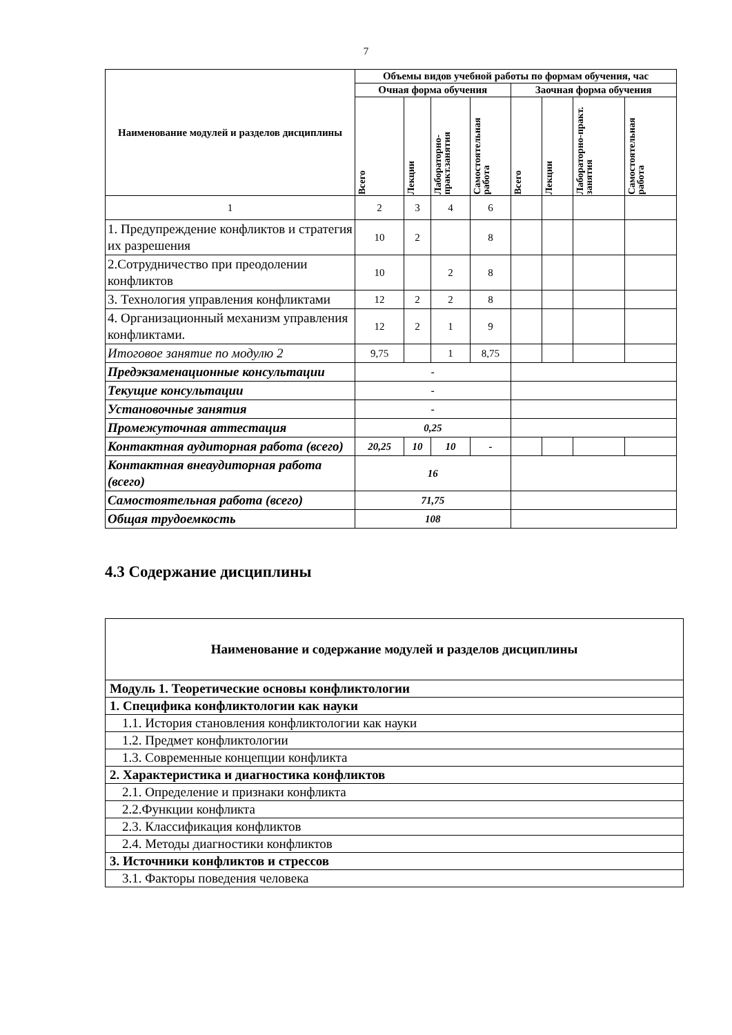7
| Наименование модулей и разделов дисциплины | Объемы видов учебной работы по формам обучения, час | | | | | | | |
| --- | --- | --- | --- | --- | --- | --- | --- | --- |
| | Очная форма обучения | | | | Заочная форма обучения | | | |
| | Всего | Лекции | Лабораторно-практ.занятия | Самостоятельная работа | Всего | Лекции | Лабораторно-практ. занятия | Самостоятельная работа |
| 1 | 2 | 3 | 4 | 6 | | | | |
| 1. Предупреждение конфликтов и стратегия их разрешения | 10 | 2 | | 8 | | | | |
| 2.Сотрудничество при преодолении конфликтов | 10 | | 2 | 8 | | | | |
| 3. Технология управления конфликтами | 12 | 2 | 2 | 8 | | | | |
| 4. Организационный механизм управления конфликтами. | 12 | 2 | 1 | 9 | | | | |
| Итоговое занятие по модулю 2 | 9,75 | | 1 | 8,75 | | | | |
| Предэкзаменационные консультации | - | | | | | | | |
| Текущие консультации | - | | | | | | | |
| Установочные занятия | - | | | | | | | |
| Промежуточная аттестация | 0,25 | | | | | | | |
| Контактная аудиторная работа (всего) | 20,25 | 10 | 10 | - | | | | |
| Контактная внеаудиторная работа (всего) | 16 | | | | | | | |
| Самостоятельная работа (всего) | 71,75 | | | | | | | |
| Общая трудоемкость | 108 | | | | | | | |
4.3 Содержание дисциплины
| Наименование и содержание модулей и разделов дисциплины |
| Модуль 1. Теоретические основы конфликтологии |
| 1. Специфика конфликтологии как науки |
| 1.1. История становления конфликтологии как науки |
| 1.2. Предмет конфликтологии |
| 1.3. Современные концепции конфликта |
| 2. Характеристика и диагностика конфликтов |
| 2.1. Определение и признаки конфликта |
| 2.2.Функции конфликта |
| 2.3. Классификация конфликтов |
| 2.4. Методы диагностики конфликтов |
| 3. Источники конфликтов и стрессов |
| 3.1. Факторы поведения человека |